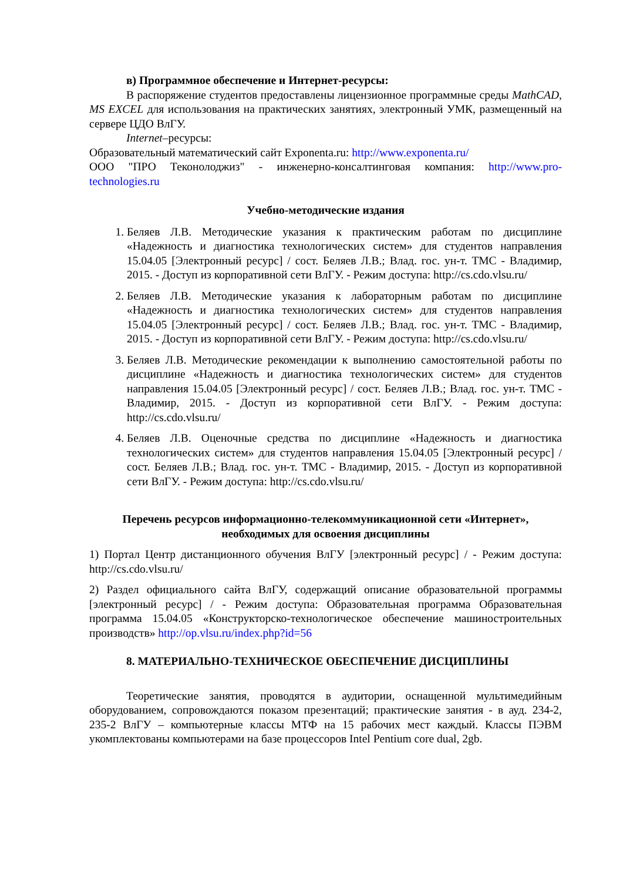в) Программное обеспечение и Интернет-ресурсы:
В распоряжение студентов предоставлены лицензионное программные среды MathCAD, MS EXCEL для использования на практических занятиях, электронный УМК, размещенный на сервере ЦДО ВлГУ.
Internet–ресурсы:
Образовательный математический сайт Exponenta.ru: http://www.exponenta.ru/
ООО "ПРО Теконолоджиз" - инженерно-консалтинговая компания: http://www.pro-technologies.ru
Учебно-методические издания
1. Беляев Л.В. Методические указания к практическим работам по дисциплине «Надежность и диагностика технологических систем» для студентов направления 15.04.05 [Электронный ресурс] / сост. Беляев Л.В.; Влад. гос. ун-т. ТМС - Владимир, 2015. - Доступ из корпоративной сети ВлГУ. - Режим доступа: http://cs.cdo.vlsu.ru/
2. Беляев Л.В. Методические указания к лабораторным работам по дисциплине «Надежность и диагностика технологических систем» для студентов направления 15.04.05 [Электронный ресурс] / сост. Беляев Л.В.; Влад. гос. ун-т. ТМС - Владимир, 2015. - Доступ из корпоративной сети ВлГУ. - Режим доступа: http://cs.cdo.vlsu.ru/
3. Беляев Л.В. Методические рекомендации к выполнению самостоятельной работы по дисциплине «Надежность и диагностика технологических систем» для студентов направления 15.04.05 [Электронный ресурс] / сост. Беляев Л.В.; Влад. гос. ун-т. ТМС - Владимир, 2015. - Доступ из корпоративной сети ВлГУ. - Режим доступа: http://cs.cdo.vlsu.ru/
4. Беляев Л.В. Оценочные средства по дисциплине «Надежность и диагностика технологических систем» для студентов направления 15.04.05 [Электронный ресурс] / сост. Беляев Л.В.; Влад. гос. ун-т. ТМС - Владимир, 2015. - Доступ из корпоративной сети ВлГУ. - Режим доступа: http://cs.cdo.vlsu.ru/
Перечень ресурсов информационно-телекоммуникационной сети «Интернет», необходимых для освоения дисциплины
1) Портал Центр дистанционного обучения ВлГУ [электронный ресурс] / - Режим доступа: http://cs.cdo.vlsu.ru/
2) Раздел официального сайта ВлГУ, содержащий описание образовательной программы [электронный ресурс] / - Режим доступа: Образовательная программа Образовательная программа 15.04.05 «Конструкторско-технологическое обеспечение машиностроительных производств» http://op.vlsu.ru/index.php?id=56
8. МАТЕРИАЛЬНО-ТЕХНИЧЕСКОЕ ОБЕСПЕЧЕНИЕ ДИСЦИПЛИНЫ
Теоретические занятия, проводятся в аудитории, оснащенной мультимедийным оборудованием, сопровождаются показом презентаций; практические занятия - в ауд. 234-2, 235-2 ВлГУ – компьютерные классы МТФ на 15 рабочих мест каждый. Классы ПЭВМ укомплектованы компьютерами на базе процессоров Intel Pentium core dual, 2gb.